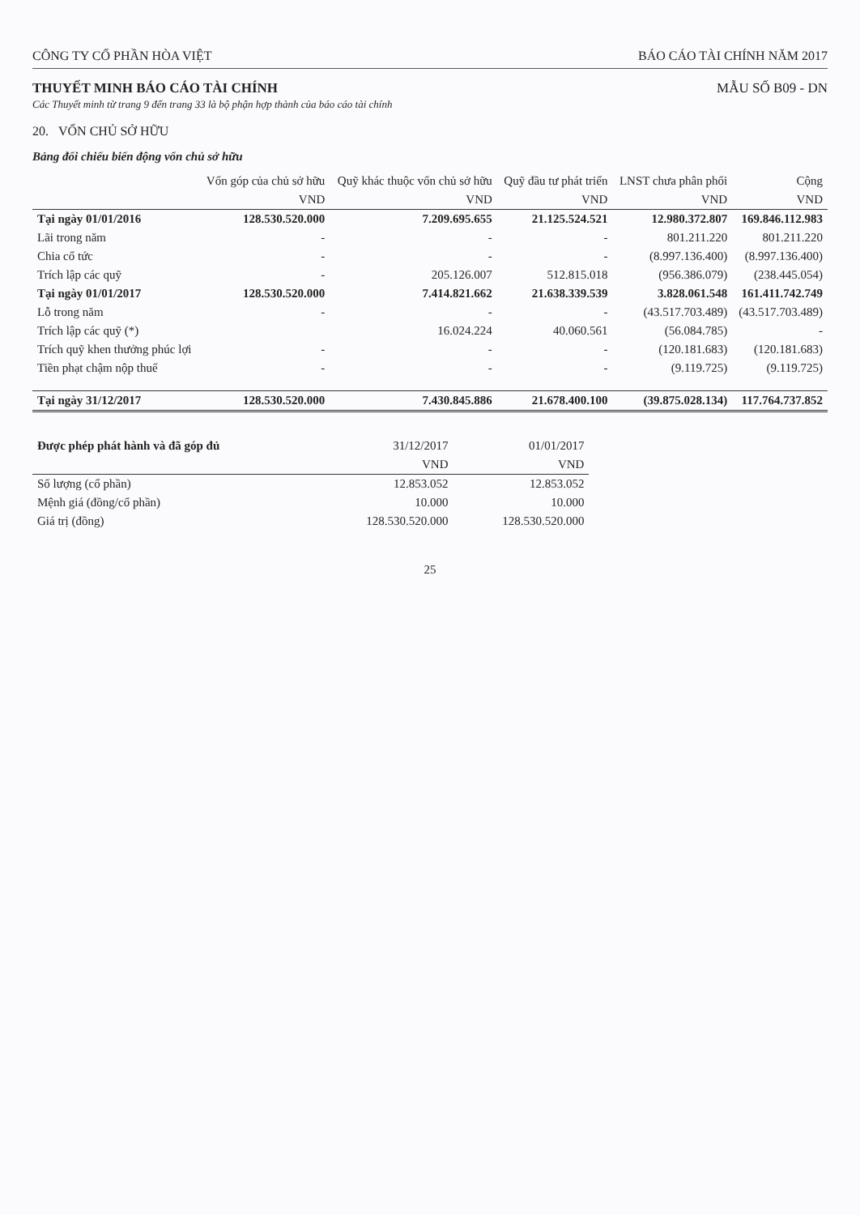CÔNG TY CỔ PHẦN HÒA VIỆT BÁO CÁO TÀI CHÍNH NĂM 2017
THUYẾT MINH BÁO CÁO TÀI CHÍNH MẪU SỐ B09 - DN
Các Thuyết minh từ trang 9 đến trang 33 là bộ phận hợp thành của báo cáo tài chính
20. VỐN CHỦ SỞ HỮU
Bảng đối chiếu biến động vốn chủ sở hữu
| | Vốn góp của chủ sở hữu | Quỹ khác thuộc vốn chủ sở hữu | Quỹ đầu tư phát triển | LNST chưa phân phối | Cộng |
| --- | --- | --- | --- | --- | --- |
| | VND | VND | VND | VND | VND |
| Tại ngày 01/01/2016 | 128.530.520.000 | 7.209.695.655 | 21.125.524.521 | 12.980.372.807 | 169.846.112.983 |
| Lãi trong năm | - | - | - | 801.211.220 | 801.211.220 |
| Chia cổ tức | - | - | - | (8.997.136.400) | (8.997.136.400) |
| Trích lập các quỹ | - | 205.126.007 | 512.815.018 | (956.386.079) | (238.445.054) |
| Tại ngày 01/01/2017 | 128.530.520.000 | 7.414.821.662 | 21.638.339.539 | 3.828.061.548 | 161.411.742.749 |
| Lỗ trong năm | - | - | - | (43.517.703.489) | (43.517.703.489) |
| Trích lập các quỹ (*) | | 16.024.224 | 40.060.561 | (56.084.785) | - |
| Trích quỹ khen thưởng phúc lợi | - | - | - | (120.181.683) | (120.181.683) |
| Tiền phạt chậm nộp thuế | - | - | - | (9.119.725) | (9.119.725) |
| Tại ngày 31/12/2017 | 128.530.520.000 | 7.430.845.886 | 21.678.400.100 | (39.875.028.134) | 117.764.737.852 |
| Được phép phát hành và đã góp đủ | 31/12/2017 | 01/01/2017 |
| --- | --- | --- |
| | VND | VND |
| Số lượng (cổ phần) | 12.853.052 | 12.853.052 |
| Mệnh giá (đồng/cổ phần) | 10.000 | 10.000 |
| Giá trị (đồng) | 128.530.520.000 | 128.530.520.000 |
25